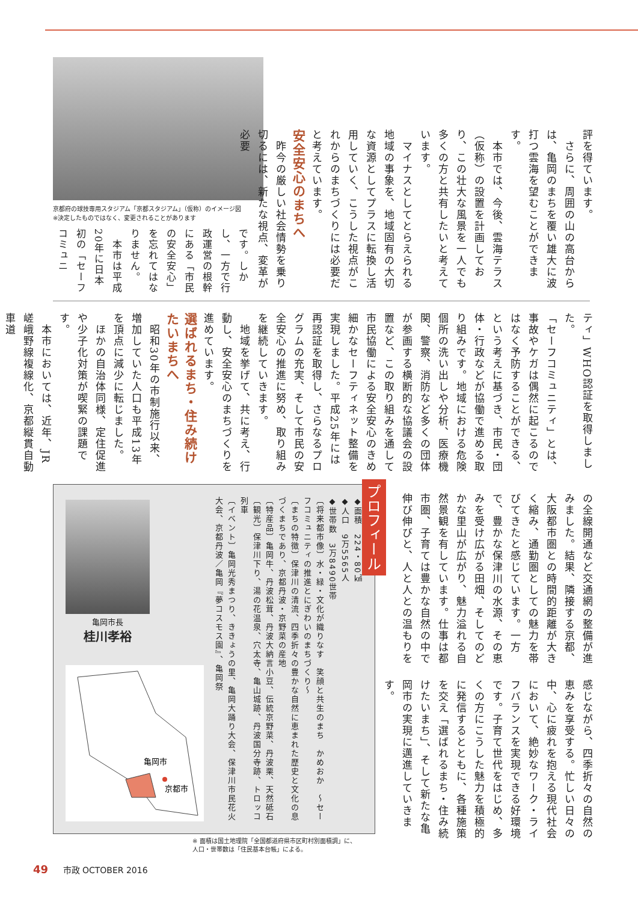京都府の球技専用スタジアム「京都スタジアム」（仮称）のイメージ図
※決定したものではなく、変更されることがあります
評を得ています。
　さらに、周囲の山の高台からは、亀岡のまちを覆い雄大に波打つ雲海を望むことができます。
　本市では、今後、雲海テラス（仮称）の設置を計画しており、この壮大な風景を一人でも多くの方と共有したいと考えています。
　マイナスとしてとらえられる地域の事象を、地域固有の大切な資源としてプラスに転換し活用していく、こうした視点がこれからのまちづくりには必要だと考えています。
安全安心のまちへ
　昨今の厳しい社会情勢を乗り切るには、新たな視点、変革が必要
です。しかし、一方で行政運営の根幹にある「市民の安全安心」を忘れてはなりません。
　本市は平成20年に日本初の「セーフコミュニ
ティ」WHO認証を取得しました。
「セーフコミュニティ」とは、事故やケガは偶然に起こるのではなく予防することができる、という考えに基づき、市民・団体・行政などが協働で進める取り組みです。地域における危険個所の洗い出しや分析、医療機関、警察、消防など多くの団体が参画する横断的な協議会の設置など、この取り組みを通して市民協働による安全安心のきめ細かなセーフティネット整備を実現しました。平成25年には再認証を取得し、さらなるプログラムの充実、そして市民の安全安心の推進に努め、取り組みを継続していきます。
　地域を挙げて、共に考え、行動し、安全安心のまちづくりを進めています。
選ばれるまち・住み続けたいまちへ
　昭和30年の市制施行以来、増加していた人口も平成13年を頂点に減少に転じました。
　ほかの自治体同様、定住促進や少子化対策が喫緊の課題です。
　本市においては、近年、JR嵯峨野線複線化、京都縦貫自動車道
亀岡市長
桂川孝裕
亀岡市
京都市
◆面積　224・80㎢
◆人口　9万5565人
◆世帯数　3万8490世帯
〔将来都市像〕水・緑・文化が織りなす　笑顔と共生のまち　かめおか　～セーフコミュニティの推進とにぎわいのまちづくり～
〔まちの特徴〕保津川の清流、四季折々の豊かな自然に恵まれた歴史と文化の息づくまちであり、京都丹波・京野菜の産地
〔特産品〕亀岡牛、丹波松茸、丹波大納言小豆、伝統京野菜、丹波栗、天然砥石
〔観光〕保津川下り、湯の花温泉、穴太寺、亀山城跡、丹波国分寺跡、トロッコ列車
〔イベント〕亀岡光秀まつり、ききょうの里、亀岡大踊り大会、保津川市民花火大会、京都丹波／亀岡『夢コスモス園』、亀岡祭
プロフィール
の全線開通など交通網の整備が進みました。結果、隣接する京都、大阪都市圏との時間的距離が大きく縮み、通勤圏としての魅力を帯びてきたと感じています。一方で、豊かな保津川の水源、その恵みを受け広がる田畑、そしてのどかな里山が広がり、魅力溢れる自然景観を有しています。仕事は都市圏、子育ては豊かな自然の中で伸び伸びと、人と人との温もりを
感じながら、四季折々の自然の恵みを享受する。忙しい日々の中、心に疲れを抱える現代社会において、絶妙なワーク・ライフバランスを実現できる好環境です。子育て世代をはじめ、多くの方にこうした魅力を積極的に発信するとともに、各種施策を交え「選ばれるまち・住み続けたいまち」、そして新たな亀岡市の実現に邁進していきます。
※ 面積は国土地理院「全国都道府県市区町村別面積調」に、
人口・世帯数は「住民基本台帳」による。
49 市政 OCTOBER 2016